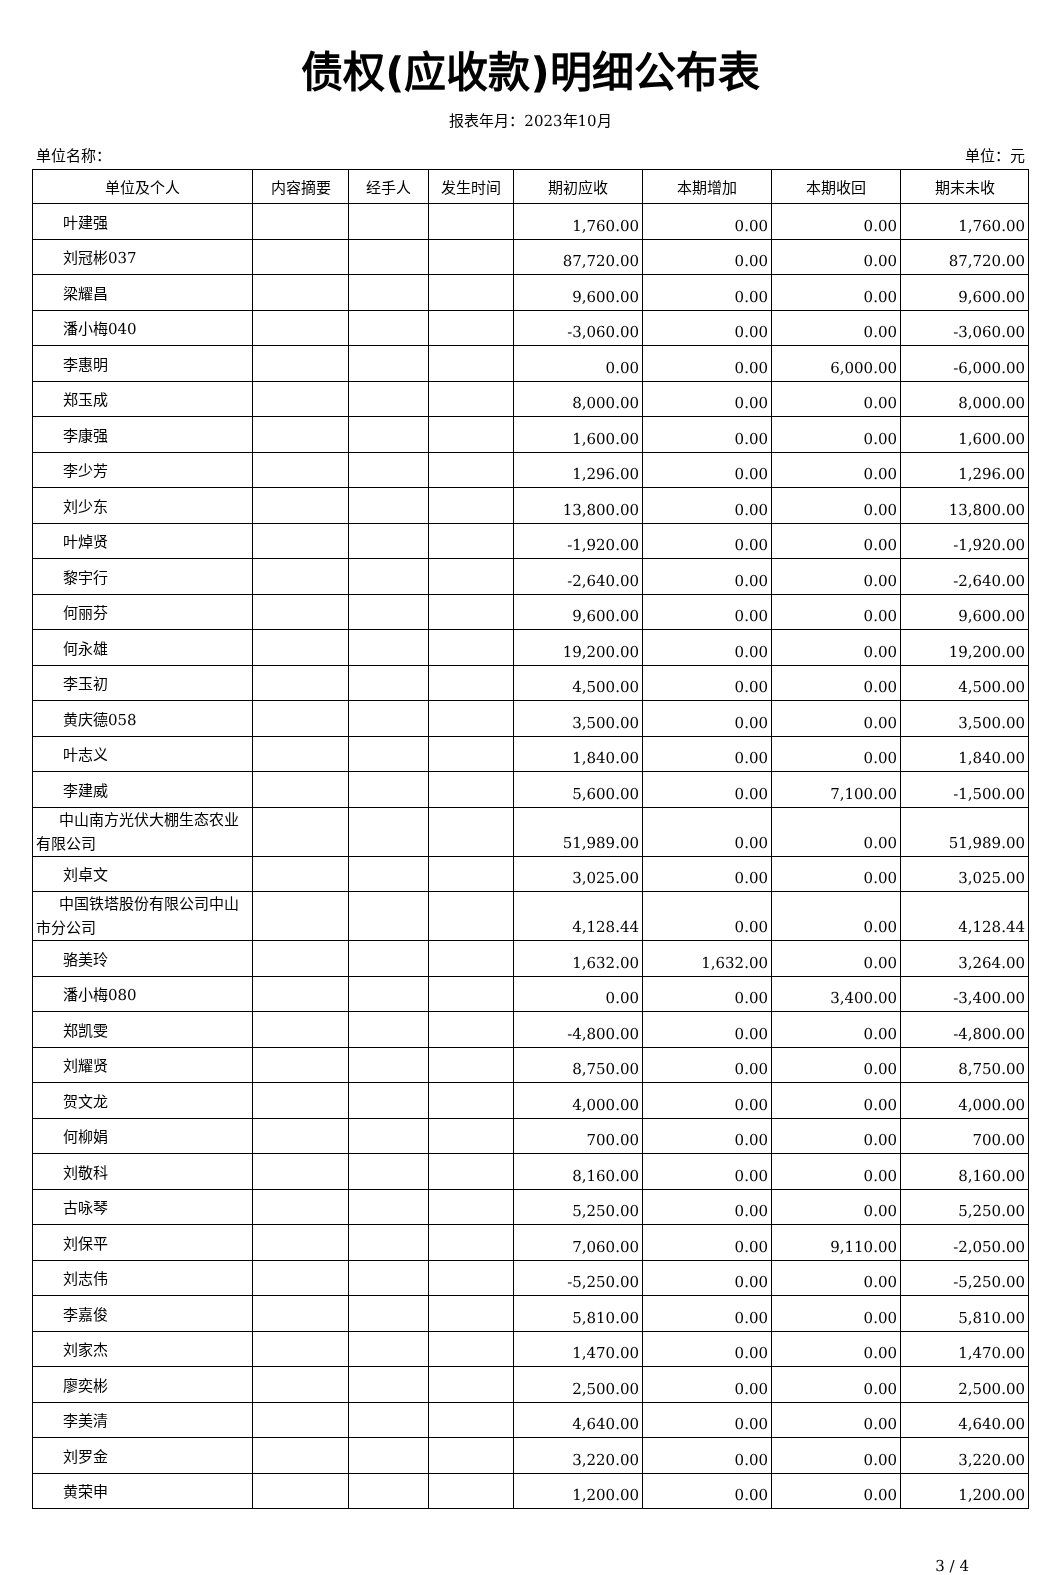债权(应收款)明细公布表
报表年月：2023年10月
单位名称： 单位：元
| 单位及个人 | 内容摘要 | 经手人 | 发生时间 | 期初应收 | 本期增加 | 本期收回 | 期末未收 |
| --- | --- | --- | --- | --- | --- | --- | --- |
| 叶建强 | | | | 1,760.00 | 0.00 | 0.00 | 1,760.00 |
| 刘冠彬037 | | | | 87,720.00 | 0.00 | 0.00 | 87,720.00 |
| 梁耀昌 | | | | 9,600.00 | 0.00 | 0.00 | 9,600.00 |
| 潘小梅040 | | | | -3,060.00 | 0.00 | 0.00 | -3,060.00 |
| 李惠明 | | | | 0.00 | 0.00 | 6,000.00 | -6,000.00 |
| 郑玉成 | | | | 8,000.00 | 0.00 | 0.00 | 8,000.00 |
| 李康强 | | | | 1,600.00 | 0.00 | 0.00 | 1,600.00 |
| 李少芳 | | | | 1,296.00 | 0.00 | 0.00 | 1,296.00 |
| 刘少东 | | | | 13,800.00 | 0.00 | 0.00 | 13,800.00 |
| 叶焯贤 | | | | -1,920.00 | 0.00 | 0.00 | -1,920.00 |
| 黎宇行 | | | | -2,640.00 | 0.00 | 0.00 | -2,640.00 |
| 何丽芬 | | | | 9,600.00 | 0.00 | 0.00 | 9,600.00 |
| 何永雄 | | | | 19,200.00 | 0.00 | 0.00 | 19,200.00 |
| 李玉初 | | | | 4,500.00 | 0.00 | 0.00 | 4,500.00 |
| 黄庆德058 | | | | 3,500.00 | 0.00 | 0.00 | 3,500.00 |
| 叶志义 | | | | 1,840.00 | 0.00 | 0.00 | 1,840.00 |
| 李建威 | | | | 5,600.00 | 0.00 | 7,100.00 | -1,500.00 |
| 中山南方光伏大棚生态农业有限公司 | | | | 51,989.00 | 0.00 | 0.00 | 51,989.00 |
| 刘卓文 | | | | 3,025.00 | 0.00 | 0.00 | 3,025.00 |
| 中国铁塔股份有限公司中山市分公司 | | | | 4,128.44 | 0.00 | 0.00 | 4,128.44 |
| 骆美玲 | | | | 1,632.00 | 1,632.00 | 0.00 | 3,264.00 |
| 潘小梅080 | | | | 0.00 | 0.00 | 3,400.00 | -3,400.00 |
| 郑凯雯 | | | | -4,800.00 | 0.00 | 0.00 | -4,800.00 |
| 刘耀贤 | | | | 8,750.00 | 0.00 | 0.00 | 8,750.00 |
| 贺文龙 | | | | 4,000.00 | 0.00 | 0.00 | 4,000.00 |
| 何柳娟 | | | | 700.00 | 0.00 | 0.00 | 700.00 |
| 刘敬科 | | | | 8,160.00 | 0.00 | 0.00 | 8,160.00 |
| 古咏琴 | | | | 5,250.00 | 0.00 | 0.00 | 5,250.00 |
| 刘保平 | | | | 7,060.00 | 0.00 | 9,110.00 | -2,050.00 |
| 刘志伟 | | | | -5,250.00 | 0.00 | 0.00 | -5,250.00 |
| 李嘉俊 | | | | 5,810.00 | 0.00 | 0.00 | 5,810.00 |
| 刘家杰 | | | | 1,470.00 | 0.00 | 0.00 | 1,470.00 |
| 廖奕彬 | | | | 2,500.00 | 0.00 | 0.00 | 2,500.00 |
| 李美清 | | | | 4,640.00 | 0.00 | 0.00 | 4,640.00 |
| 刘罗金 | | | | 3,220.00 | 0.00 | 0.00 | 3,220.00 |
| 黄荣申 | | | | 1,200.00 | 0.00 | 0.00 | 1,200.00 |
3 / 4